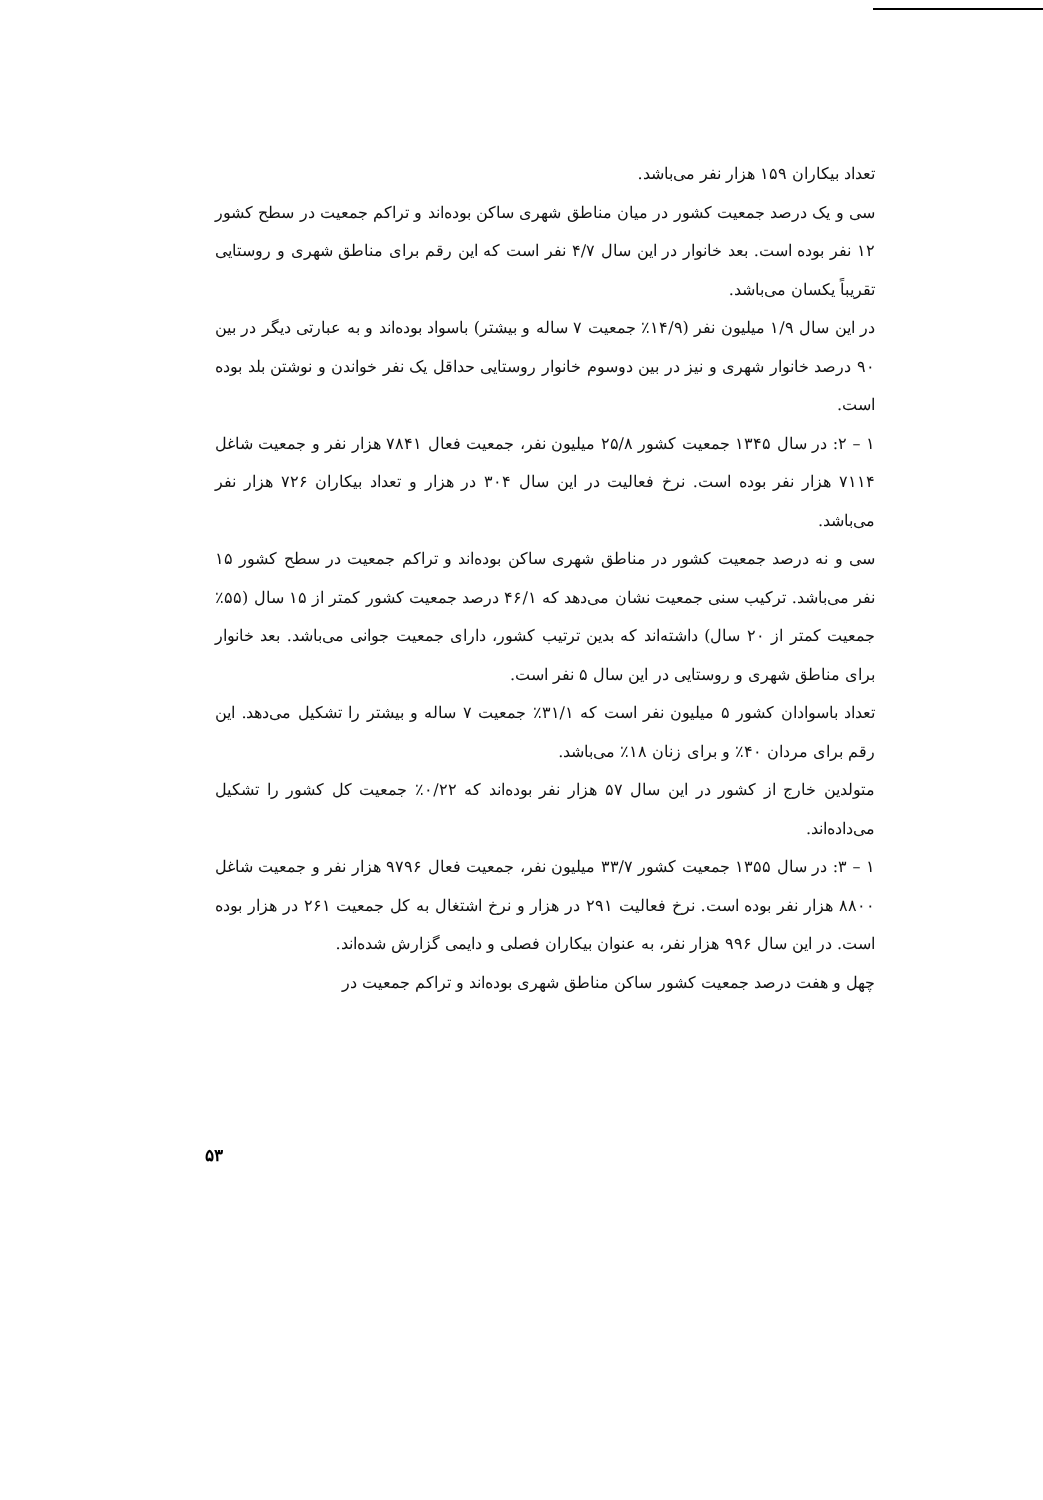تعداد بیکاران ۱۵۹ هزار نفر می‌باشد.
سی و یک درصد جمعیت کشور در میان مناطق شهری ساکن بوده‌اند و تراکم جمعیت در سطح کشور ۱۲ نفر بوده است. بعد خانوار در این سال ۴/۷ نفر است که این رقم برای مناطق شهری و روستایی تقریباً یکسان می‌باشد.
در این سال ۱/۹ میلیون نفر (۱۴/۹٪ جمعیت ۷ ساله و بیشتر) باسواد بوده‌اند و به عبارتی دیگر در بین ۹۰ درصد خانوار شهری و نیز در بین دوسوم خانوار روستایی حداقل یک نفر خواندن و نوشتن بلد بوده است.
۱ – ۲: در سال ۱۳۴۵ جمعیت کشور ۲۵/۸ میلیون نفر، جمعیت فعال ۷۸۴۱ هزار نفر و جمعیت شاغل ۷۱۱۴ هزار نفر بوده است. نرخ فعالیت در این سال ۳۰۴ در هزار و تعداد بیکاران ۷۲۶ هزار نفر می‌باشد.
سی و نه درصد جمعیت کشور در مناطق شهری ساکن بوده‌اند و تراکم جمعیت در سطح کشور ۱۵ نفر می‌باشد. ترکیب سنی جمعیت نشان می‌دهد که ۴۶/۱ درصد جمعیت کشور کمتر از ۱۵ سال (۵۵٪ جمعیت کمتر از ۲۰ سال) داشته‌اند که بدین ترتیب کشور، دارای جمعیت جوانی می‌باشد. بعد خانوار برای مناطق شهری و روستایی در این سال ۵ نفر است.
تعداد باسوادان کشور ۵ میلیون نفر است که ۳۱/۱٪ جمعیت ۷ ساله و بیشتر را تشکیل می‌دهد. این رقم برای مردان ۴۰٪ و برای زنان ۱۸٪ می‌باشد.
متولدین خارج از کشور در این سال ۵۷ هزار نفر بوده‌اند که ۰/۲۲٪ جمعیت کل کشور را تشکیل می‌داده‌اند.
۱ – ۳: در سال ۱۳۵۵ جمعیت کشور ۳۳/۷ میلیون نفر، جمعیت فعال ۹۷۹۶ هزار نفر و جمعیت شاغل ۸۸۰۰ هزار نفر بوده است. نرخ فعالیت ۲۹۱ در هزار و نرخ اشتغال به کل جمعیت ۲۶۱ در هزار بوده است. در این سال ۹۹۶ هزار نفر، به عنوان بیکاران فصلی و دایمی گزارش شده‌اند.
چهل و هفت درصد جمعیت کشور ساکن مناطق شهری بوده‌اند و تراکم جمعیت در
۵۳